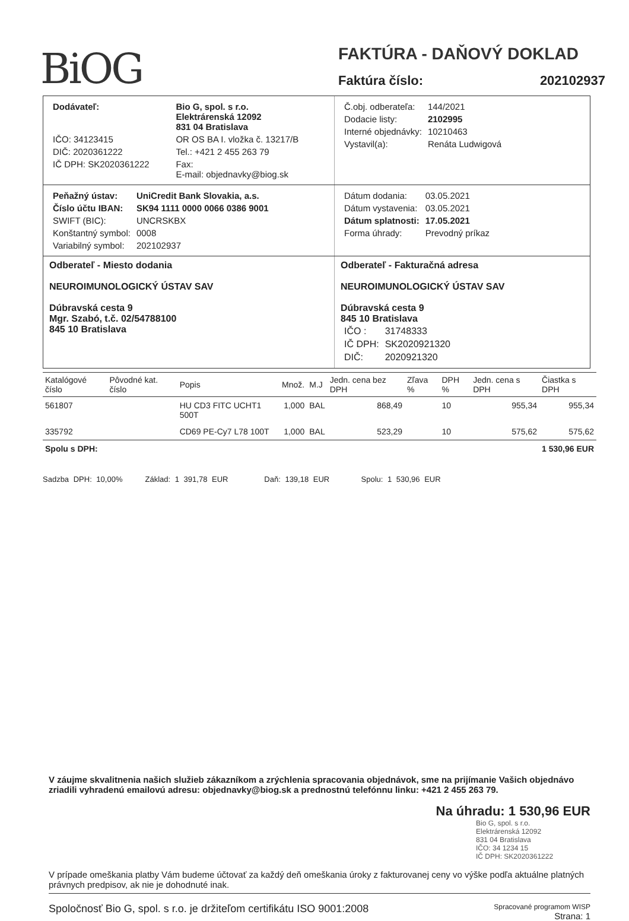BiOG
FAKTÚRA - DAŇOVÝ DOKLAD
Faktúra číslo: 202102937
| Dodávateľ: | Bio G, spol. s r.o. Elektrárenská 12092 831 04 Bratislava |
| IČO: 34123415 | OR OS BA I. vložka č. 13217/B |
| DIČ: 2020361222 | Tel.: +421 2 455 263 79 |
| IČ DPH: SK2020361222 | Fax: E-mail: objednavky@biog.sk |
| Č.obj. odberateľa: | 144/2021 |
| Dodacie listy: | 2102995 |
| Interné objednávky: | 10210463 |
| Vystavil(a): | Renáta Ludwigová |
| Peňažný ústav: | UniCredit Bank Slovakia, a.s. |
| Číslo účtu IBAN: | SK94 1111 0000 0066 0386 9001 |
| SWIFT (BIC): | UNCRSKBX |
| Konštantný symbol: | 0008 |
| Variabilný symbol: | 202102937 |
| Dátum dodania: | 03.05.2021 |
| Dátum vystavenia: | 03.05.2021 |
| Dátum splatnosti: | 17.05.2021 |
| Forma úhrady: | Prevodný príkaz |
Odberateľ - Miesto dodania
NEUROIMUNOLOGICKÝ ÚSTAV SAV
Dúbravská cesta 9
Mgr. Szabó, t.č. 02/54788100
845 10 Bratislava
Odberateľ - Fakturačná adresa
NEUROIMUNOLOGICKÝ ÚSTAV SAV
Dúbravská cesta 9
845 10 Bratislava
| IČO : | 31748333 |
| IČ DPH: | SK2020921320 |
| DIČ: | 2020921320 |
| Katalógové číslo | Pôvodné kat. číslo | Popis | Množ. | M.J | Jedn. cena bez DPH | Zľava % | DPH % | Jedn. cena s DPH | Čiastka s DPH |
| --- | --- | --- | --- | --- | --- | --- | --- | --- | --- |
| 561807 | | HU CD3 FITC UCHT1 500T | 1,000 | BAL | 868,49 | | 10 | 955,34 | 955,34 |
| 335792 | | CD69 PE-Cy7 L78 100T | 1,000 | BAL | 523,29 | | 10 | 575,62 | 575,62 |
| Spolu s DPH: | | | | | | | | | 1 530,96 EUR |
Sadzba DPH: 10,00% Základ: 1 391,78 EUR Daň: 139,18 EUR Spolu: 1 530,96 EUR
V záujme skvalitnenia našich služieb zákazníkom a zrýchlenia spracovania objednávok, sme na prijímanie Vašich objednávo zriadili vyhradenú emailovú adresu: objednavky@biog.sk a prednostnú telefónnu linku: +421 2 455 263 79.
Na úhradu: 1 530,96 EUR
Bio G, spol. s r.o.
Elektrárenská 12092
831 04 Bratislava
IČO: 34 1234 15
IČ DPH: SK2020361222
V prípade omeškania platby Vám budeme účtovať za každý deň omeškania úroky z fakturovanej ceny vo výške podľa aktuálne platných právnych predpisov, ak nie je dohodnuté inak.
Spoločnosť Bio G, spol. s r.o. je držiteľom certifikátu ISO 9001:2008 Spracované programom WISP
Strana: 1